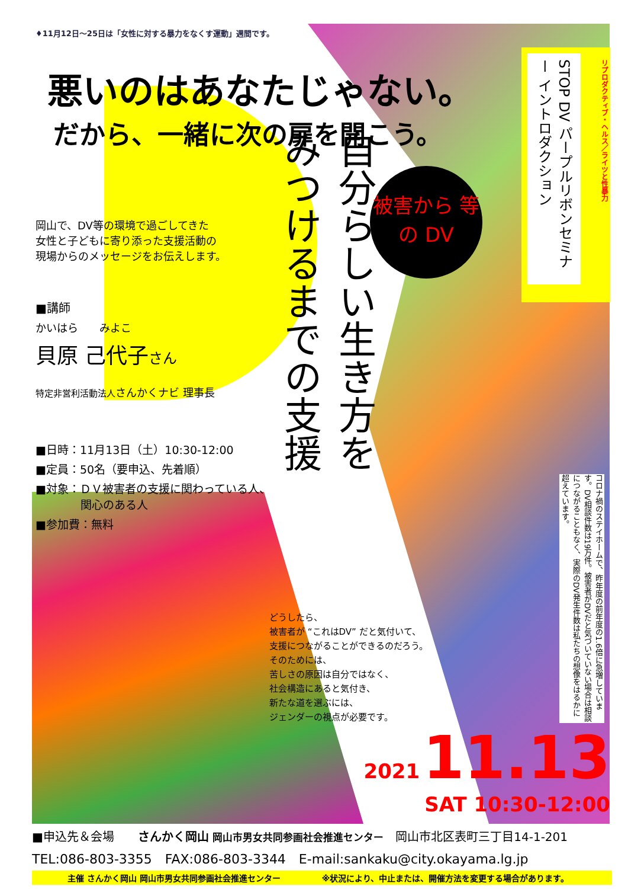♦11月12日～25日は「女性に対する暴力をなくす運動」週間です。
悪いのはあなたじゃない。
だから、一緒に次の扉を開こう。
岡山で、DV等の環境で過ごしてきた
女性と子どもに寄り添った支援活動の
現場からのメッセージをお伝えします。
■講師
かいはら　　みよこ
貝原 己代子さん
特定非営利活動法人さんかくナビ 理事長
■日時：11月13日（土）10:30-12:00
■定員：50名（要申込、先着順）
■対象：ＤＶ被害者の支援に関わっている人、
　　　　関心のある人
■参加費：無料
自分らしい生き方を
みつけるまでの支援
被害から 等の DV
STOP DV パープルリボンセミナー イントロダクション
リプロダクティブ・ヘルス／ライツと性暴力
コロナ禍のステイホームで、昨年度の前年度の1.6倍に急増しています。DV相談件数は19万件。被害者がDVだと気づいていない場合は相談につながることもなく、実際のDV発生件数は私たちの想像をはるかに超えています。
どうしたら、
被害者が “これはDV” だと気付いて、
支援につながることができるのだろう。
そのためには、
苦しさの原因は自分ではなく、
社会構造にあると気付き、
新たな道を選ぶには、
ジェンダーの視点が必要です。
2021 11.13
SAT 10:30-12:00
■申込先＆会場　　さんかく岡山 岡山市男女共同参画社会推進センター　岡山市北区表町三丁目14-1-201
TEL:086-803-3355　FAX:086-803-3344　E-mail:sankaku@city.okayama.lg.jp
主催 さんかく岡山 岡山市男女共同参画社会推進センター　　　　　※状況により、中止または、開催方法を変更する場合があります。